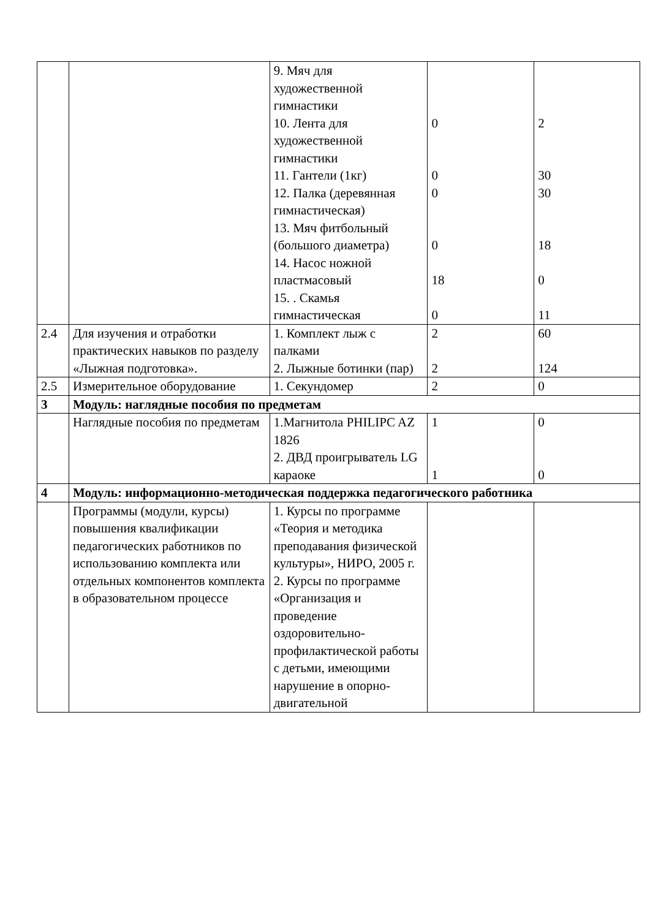| | | 9. Мяч для художественной гимнастики 10. Лента для художественной гимнастики 11. Гантели (1кг) 12. Палка (деревянная гимнастическая) 13. Мяч фитбольный (большого диаметра) 14. Насос ножной пластмасовый 15. . Скамья гимнастическая | 0 0 0 0 18 0 | 2 30 30 18 0 11 |
| 2.4 | Для изучения и отработки практических навыков по разделу «Лыжная подготовка». | 1. Комплект лыж с палками 2. Лыжные ботинки (пар) | 2 2 | 60 124 |
| 2.5 | Измерительное оборудование | 1. Секундомер | 2 | 0 |
| 3 | Модуль: наглядные пособия по предметам | | | |
| | Наглядные пособия по предметам | 1.Магнитола PHILIPC AZ 1826 2. ДВД проигрыватель LG караоке | 1 1 | 0 0 |
| 4 | Модуль: информационно-методическая поддержка педагогического работника | | | |
| | Программы (модули, курсы) повышения квалификации педагогических работников по использованию комплекта или отдельных компонентов комплекта в образовательном процессе | 1. Курсы по программе «Теория и методика преподавания физической культуры», НИРО, 2005 г. 2. Курсы по программе «Организация и проведение оздоровительно-профилактической работы с детьми, имеющими нарушение в опорно-двигательной | | |